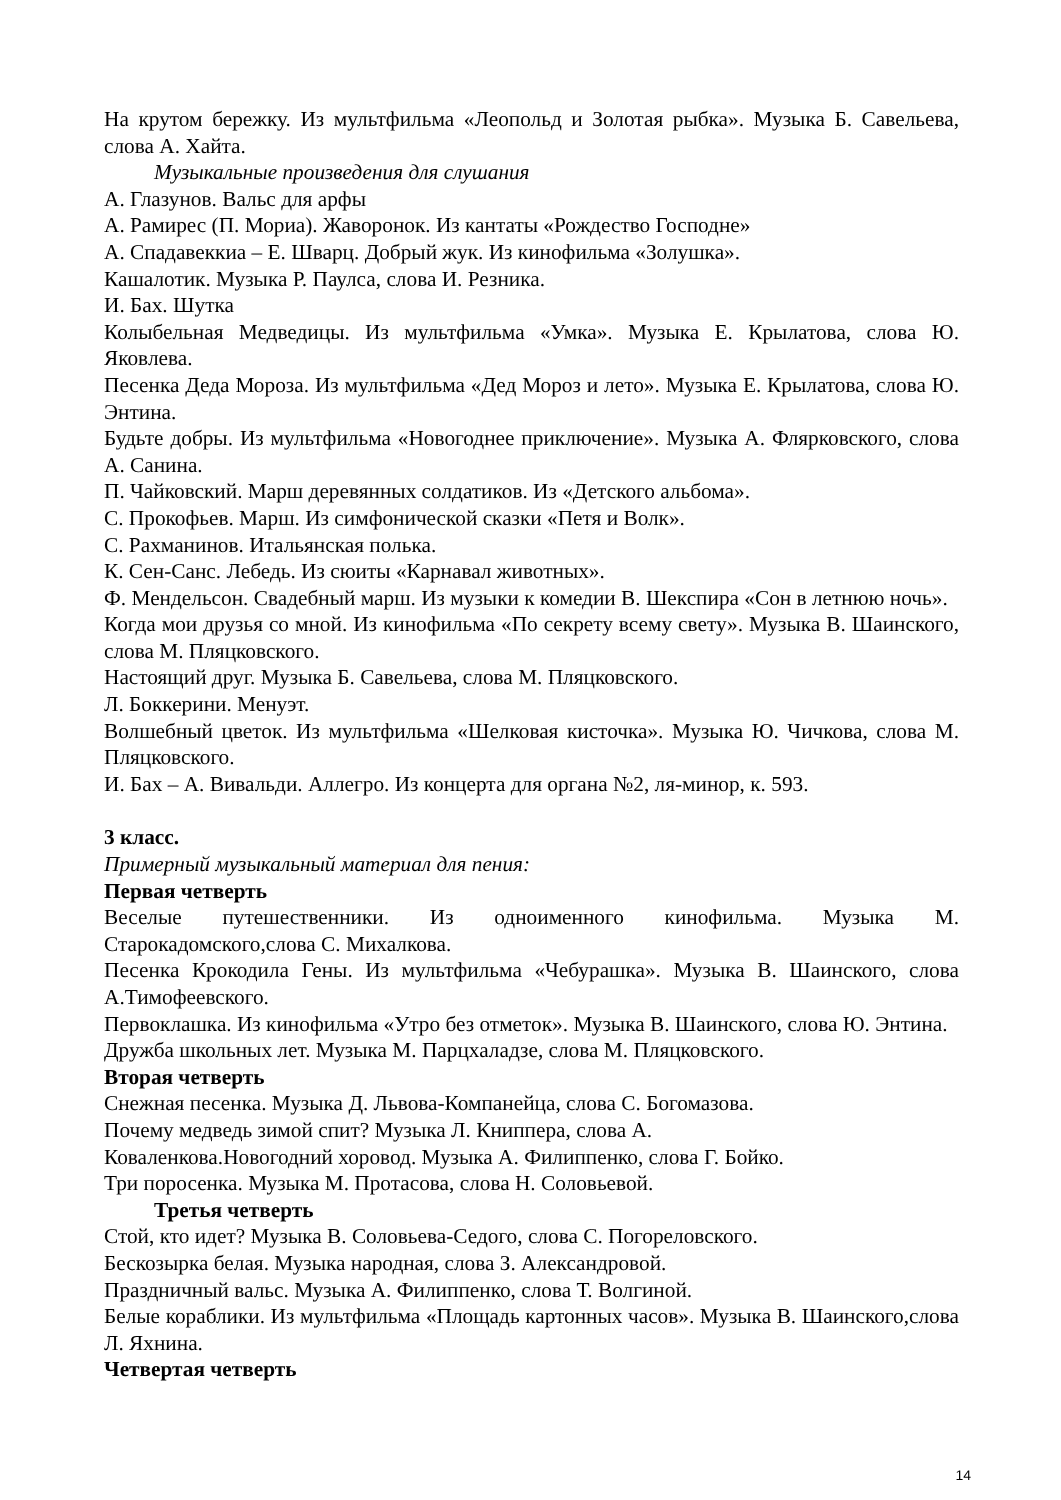На крутом бережку. Из мультфильма «Леопольд и Золотая рыбка». Музыка Б. Савельева, слова А. Хайта.
Музыкальные произведения для слушания
А. Глазунов. Вальс для арфы
А. Рамирес (П. Мориа). Жаворонок. Из кантаты «Рождество Господне»
А. Спадавеккиа – Е. Шварц. Добрый жук. Из кинофильма «Золушка».
Кашалотик. Музыка Р. Паулса, слова И. Резника.
И. Бах. Шутка
Колыбельная Медведицы. Из мультфильма «Умка». Музыка Е. Крылатова, слова Ю. Яковлева.
Песенка Деда Мороза. Из мультфильма «Дед Мороз и лето». Музыка Е. Крылатова, слова Ю. Энтина.
Будьте добры. Из мультфильма «Новогоднее приключение». Музыка А. Флярковского, слова А. Санина.
П. Чайковский. Марш деревянных солдатиков. Из «Детского альбома».
С. Прокофьев. Марш. Из симфонической сказки «Петя и Волк».
С. Рахманинов. Итальянская полька.
К. Сен-Санс. Лебедь. Из сюиты «Карнавал животных».
Ф. Мендельсон. Свадебный марш. Из музыки к комедии В. Шекспира «Сон в летнюю ночь».
Когда мои друзья со мной. Из кинофильма «По секрету всему свету». Музыка В. Шаинского, слова М. Пляцковского.
Настоящий друг. Музыка Б. Савельева, слова М. Пляцковского.
Л. Боккерини. Менуэт.
Волшебный цветок. Из мультфильма «Шелковая кисточка». Музыка Ю. Чичкова, слова М. Пляцковского.
И. Бах – А. Вивальди. Аллегро. Из концерта для органа №2, ля-минор, к. 593.
3 класс.
Примерный музыкальный материал для пения:
Первая четверть
Веселые путешественники. Из одноименного кинофильма. Музыка М. Старокадомского,слова С. Михалкова.
Песенка Крокодила Гены. Из мультфильма «Чебурашка». Музыка В. Шаинского, слова А.Тимофеевского.
Первоклашка. Из кинофильма «Утро без отметок». Музыка В. Шаинского, слова Ю. Энтина.
Дружба школьных лет. Музыка М. Парцхаладзе, слова М. Пляцковского.
Вторая четверть
Снежная песенка. Музыка Д. Львова-Компанейца, слова С. Богомазова.
Почему медведь зимой спит? Музыка Л. Книппера, слова А.
Коваленкова.Новогодний хоровод. Музыка А. Филиппенко, слова Г. Бойко.
Три поросенка. Музыка М. Протасова, слова Н. Соловьевой.
Третья четверть
Стой, кто идет? Музыка В. Соловьева-Седого, слова С. Погореловского.
Бескозырка белая. Музыка народная, слова З. Александровой.
Праздничный вальс. Музыка А. Филиппенко, слова Т. Волгиной.
Белые кораблики. Из мультфильма «Площадь картонных часов». Музыка В. Шаинского,слова Л. Яхнина.
Четвертая четверть
14